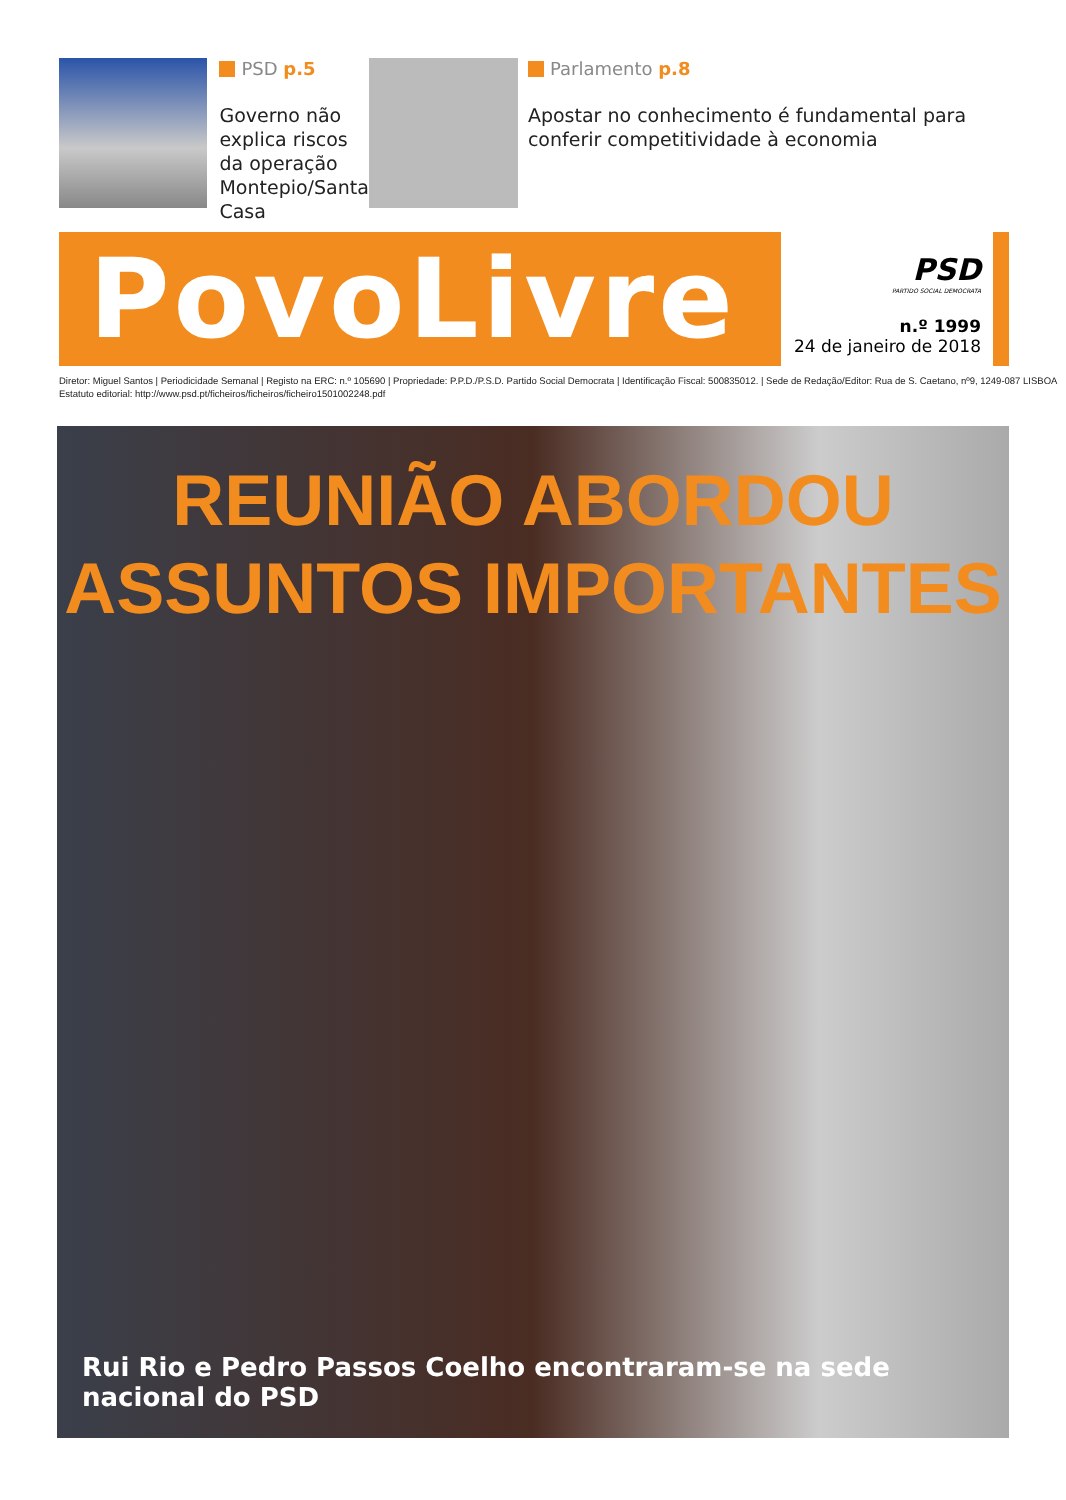PSD p.5
Governo não explica riscos da operação Montepio/Santa Casa
Parlamento p.8
Apostar no conhecimento é fundamental para conferir competitividade à economia
PovoLivre
PSD
PARTIDO SOCIAL DEMOCRATA
n.º 1999
24 de janeiro de 2018
Diretor: Miguel Santos | Periodicidade Semanal | Registo na ERC: n.º 105690 | Propriedade: P.P.D./P.S.D. Partido Social Democrata | Identificação Fiscal: 500835012. | Sede de Redação/Editor: Rua de S. Caetano, nº9, 1249-087 LISBOA
Estatuto editorial: http://www.psd.pt/ficheiros/ficheiros/ficheiro1501002248.pdf
REUNIÃO ABORDOU
ASSUNTOS IMPORTANTES
Rui Rio e Pedro Passos Coelho encontraram-se na sede nacional do PSD